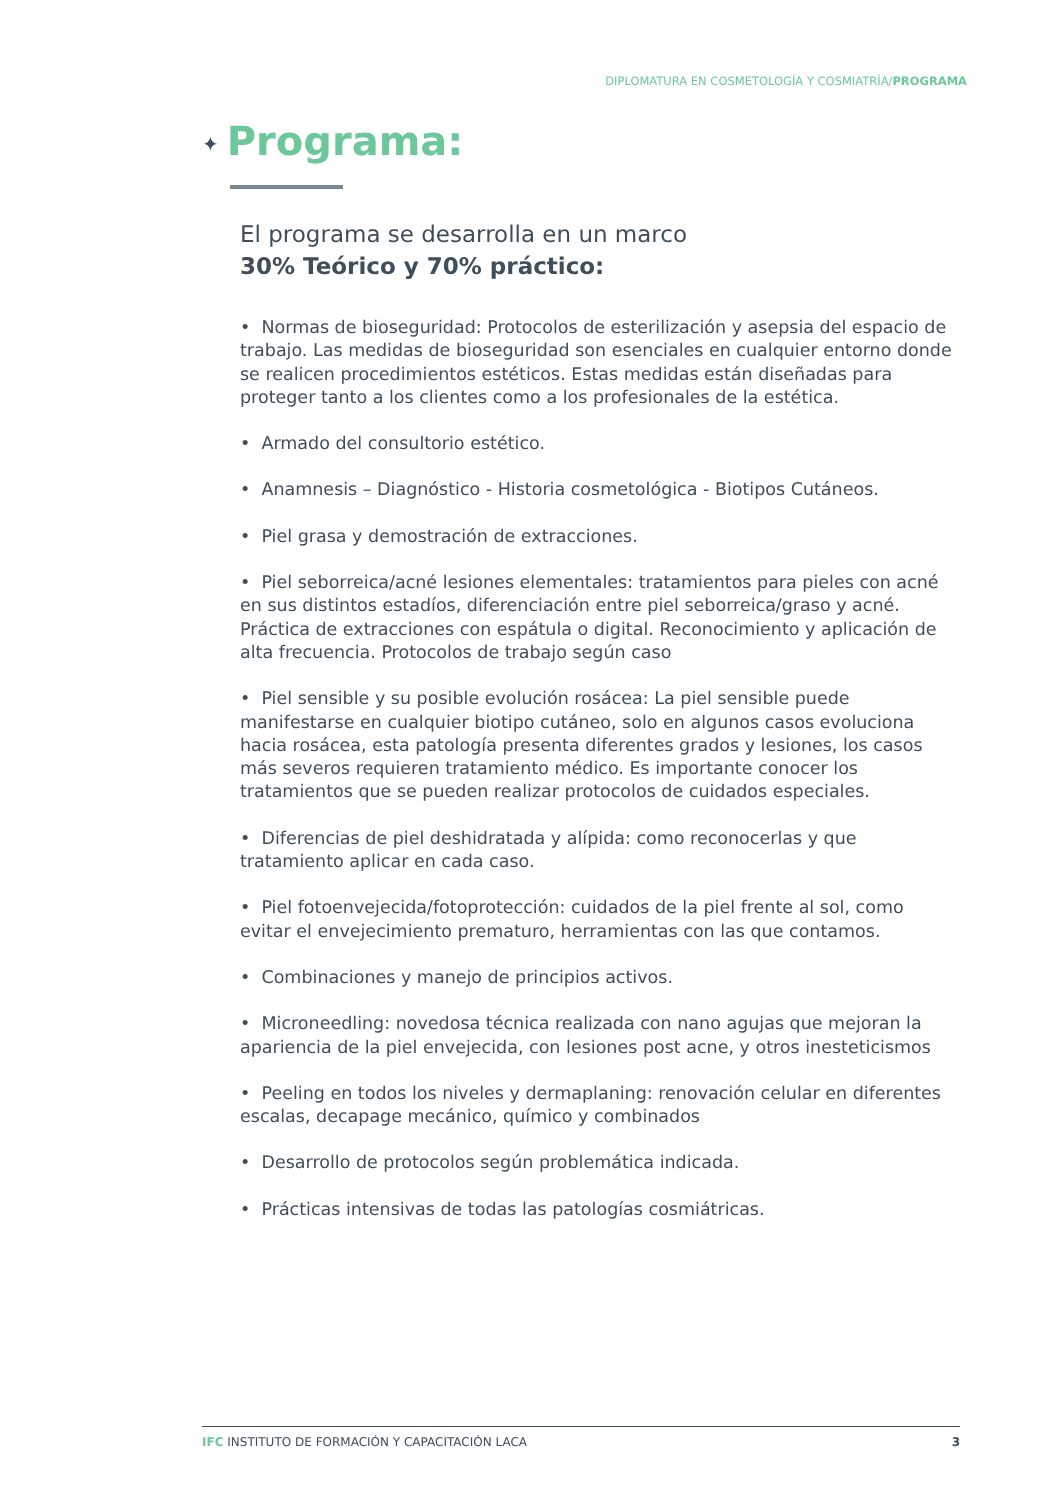DIPLOMATURA EN COSMETOLOGÍA Y COSMIATRÍA/PROGRAMA
✦ Programa:
El programa se desarrolla en un marco
30% Teórico y 70% práctico:
• Normas de bioseguridad: Protocolos de esterilización y asepsia del espacio de trabajo. Las medidas de bioseguridad son esenciales en cualquier entorno donde se realicen procedimientos estéticos. Estas medidas están diseñadas para proteger tanto a los clientes como a los profesionales de la estética.
• Armado del consultorio estético.
• Anamnesis – Diagnóstico - Historia cosmetológica - Biotipos Cutáneos.
• Piel grasa y demostración de extracciones.
• Piel seborreica/acné lesiones elementales: tratamientos para pieles con acné en sus distintos estadíos, diferenciación entre piel seborreica/graso y acné. Práctica de extracciones con espátula o digital. Reconocimiento y aplicación de alta frecuencia. Protocolos de trabajo según caso
• Piel sensible y su posible evolución rosácea: La piel sensible puede manifestarse en cualquier biotipo cutáneo, solo en algunos casos evoluciona hacia rosácea, esta patología presenta diferentes grados y lesiones, los casos más severos requieren tratamiento médico. Es importante conocer los tratamientos que se pueden realizar protocolos de cuidados especiales.
• Diferencias de piel deshidratada y alípida: como reconocerlas y que tratamiento aplicar en cada caso.
• Piel fotoenvejecida/fotoprotección: cuidados de la piel frente al sol, como evitar el envejecimiento prematuro, herramientas con las que contamos.
• Combinaciones y manejo de principios activos.
• Microneedling: novedosa técnica realizada con nano agujas que mejoran la apariencia de la piel envejecida, con lesiones post acne, y otros inesteticismos
• Peeling en todos los niveles y dermaplaning: renovación celular en diferentes escalas, decapage mecánico, químico y combinados
• Desarrollo de protocolos según problemática indicada.
• Prácticas intensivas de todas las patologías cosmiátricas.
IFC INSTITUTO DE FORMACIÓN Y CAPACITACIÓN LACA 3